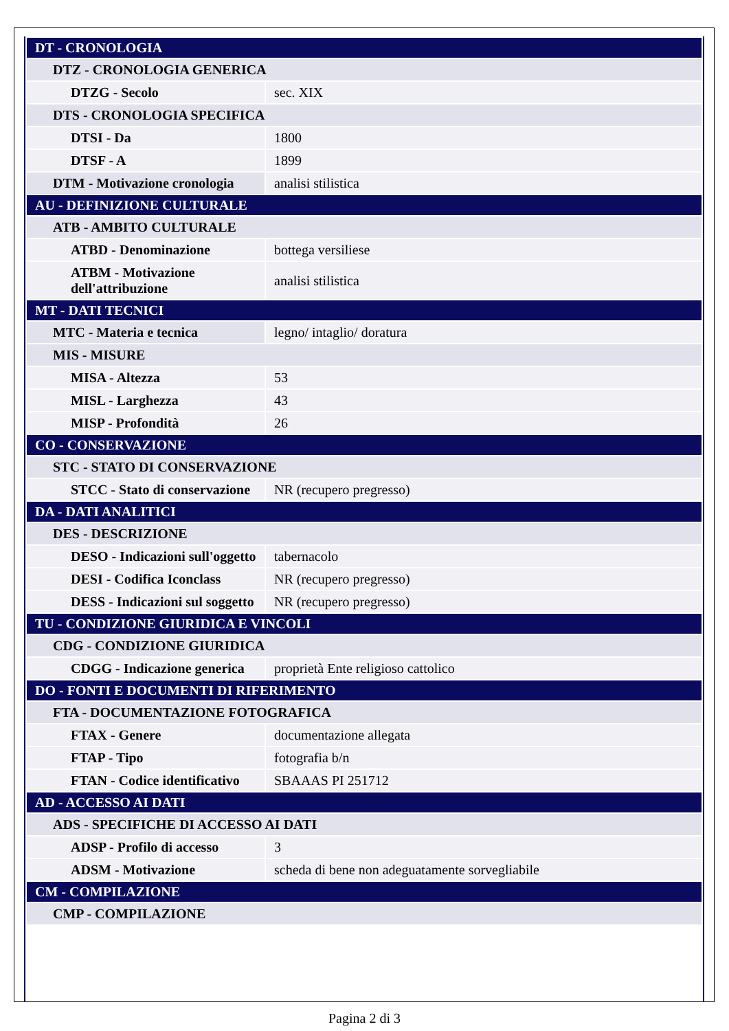| DT - CRONOLOGIA | |
| DTZ - CRONOLOGIA GENERICA | |
| DTZG - Secolo | sec. XIX |
| DTS - CRONOLOGIA SPECIFICA | |
| DTSI - Da | 1800 |
| DTSF - A | 1899 |
| DTM - Motivazione cronologia | analisi stilistica |
| AU - DEFINIZIONE CULTURALE | |
| ATB - AMBITO CULTURALE | |
| ATBD - Denominazione | bottega versiliese |
| ATBM - Motivazione dell'attribuzione | analisi stilistica |
| MT - DATI TECNICI | |
| MTC - Materia e tecnica | legno/ intaglio/ doratura |
| MIS - MISURE | |
| MISA - Altezza | 53 |
| MISL - Larghezza | 43 |
| MISP - Profondità | 26 |
| CO - CONSERVAZIONE | |
| STC - STATO DI CONSERVAZIONE | |
| STCC - Stato di conservazione | NR (recupero pregresso) |
| DA - DATI ANALITICI | |
| DES - DESCRIZIONE | |
| DESO - Indicazioni sull'oggetto | tabernacolo |
| DESI - Codifica Iconclass | NR (recupero pregresso) |
| DESS - Indicazioni sul soggetto | NR (recupero pregresso) |
| TU - CONDIZIONE GIURIDICA E VINCOLI | |
| CDG - CONDIZIONE GIURIDICA | |
| CDGG - Indicazione generica | proprietà Ente religioso cattolico |
| DO - FONTI E DOCUMENTI DI RIFERIMENTO | |
| FTA - DOCUMENTAZIONE FOTOGRAFICA | |
| FTAX - Genere | documentazione allegata |
| FTAP - Tipo | fotografia b/n |
| FTAN - Codice identificativo | SBAAAS PI 251712 |
| AD - ACCESSO AI DATI | |
| ADS - SPECIFICHE DI ACCESSO AI DATI | |
| ADSP - Profilo di accesso | 3 |
| ADSM - Motivazione | scheda di bene non adeguatamente sorvegliabile |
| CM - COMPILAZIONE | |
| CMP - COMPILAZIONE | |
Pagina 2 di 3